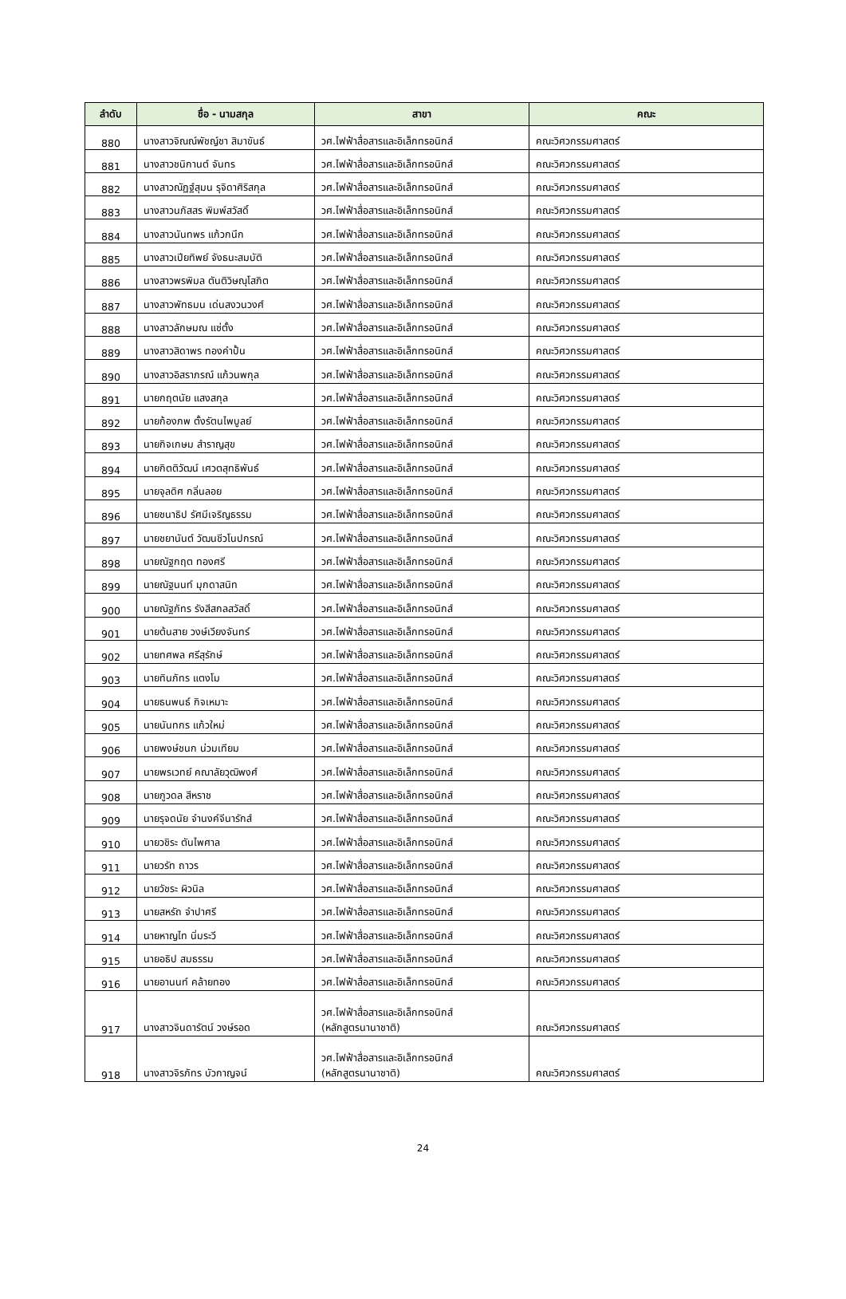| ลำดับ | ชื่อ - นามสกุล | สาขา | คณะ |
| --- | --- | --- | --- |
| 880 | นางสาวจิณณ์พัชญ์ชา สิมาขันธ์ | วศ.ไฟฟ้าสื่อสารและอิเล็กทรอนิกส์ | คณะวิศวกรรมศาสตร์ |
| 881 | นางสาวชนิกานต์ จันทร | วศ.ไฟฟ้าสื่อสารและอิเล็กทรอนิกส์ | คณะวิศวกรรมศาสตร์ |
| 882 | นางสาวณัฏฐ์สุมน รุจิดาศิริสกุล | วศ.ไฟฟ้าสื่อสารและอิเล็กทรอนิกส์ | คณะวิศวกรรมศาสตร์ |
| 883 | นางสาวนภัสสร พิมพ์สวัสดิ์ | วศ.ไฟฟ้าสื่อสารและอิเล็กทรอนิกส์ | คณะวิศวกรรมศาสตร์ |
| 884 | นางสาวนันทพร แก้วกนึก | วศ.ไฟฟ้าสื่อสารและอิเล็กทรอนิกส์ | คณะวิศวกรรมศาสตร์ |
| 885 | นางสาวเปียทิพย์ จังธนะสมบัติ | วศ.ไฟฟ้าสื่อสารและอิเล็กทรอนิกส์ | คณะวิศวกรรมศาสตร์ |
| 886 | นางสาวพรพิมล ตันติวิษณุโสภิต | วศ.ไฟฟ้าสื่อสารและอิเล็กทรอนิกส์ | คณะวิศวกรรมศาสตร์ |
| 887 | นางสาวพัทธมน เด่นสงวนวงศ์ | วศ.ไฟฟ้าสื่อสารและอิเล็กทรอนิกส์ | คณะวิศวกรรมศาสตร์ |
| 888 | นางสาวลักษมณ แซ่ตั้ง | วศ.ไฟฟ้าสื่อสารและอิเล็กทรอนิกส์ | คณะวิศวกรรมศาสตร์ |
| 889 | นางสาวสิดาพร ทองคำปั้น | วศ.ไฟฟ้าสื่อสารและอิเล็กทรอนิกส์ | คณะวิศวกรรมศาสตร์ |
| 890 | นางสาวอิสราภรณ์ แก้วนพกุล | วศ.ไฟฟ้าสื่อสารและอิเล็กทรอนิกส์ | คณะวิศวกรรมศาสตร์ |
| 891 | นายกฤตนัย แสงสกุล | วศ.ไฟฟ้าสื่อสารและอิเล็กทรอนิกส์ | คณะวิศวกรรมศาสตร์ |
| 892 | นายก้องภพ ตั้งรัตนไพบูลย์ | วศ.ไฟฟ้าสื่อสารและอิเล็กทรอนิกส์ | คณะวิศวกรรมศาสตร์ |
| 893 | นายกิจเกษม สำราญสุข | วศ.ไฟฟ้าสื่อสารและอิเล็กทรอนิกส์ | คณะวิศวกรรมศาสตร์ |
| 894 | นายกิตติวัฒน์ เศวตสุทธิพันธ์ | วศ.ไฟฟ้าสื่อสารและอิเล็กทรอนิกส์ | คณะวิศวกรรมศาสตร์ |
| 895 | นายจุลดิศ กลิ่นลอย | วศ.ไฟฟ้าสื่อสารและอิเล็กทรอนิกส์ | คณะวิศวกรรมศาสตร์ |
| 896 | นายชนาธิป รัศมีเจริญธรรม | วศ.ไฟฟ้าสื่อสารและอิเล็กทรอนิกส์ | คณะวิศวกรรมศาสตร์ |
| 897 | นายชยานันต์ วัฒนชีวโนปกรณ์ | วศ.ไฟฟ้าสื่อสารและอิเล็กทรอนิกส์ | คณะวิศวกรรมศาสตร์ |
| 898 | นายณัฐกฤต ทองศรี | วศ.ไฟฟ้าสื่อสารและอิเล็กทรอนิกส์ | คณะวิศวกรรมศาสตร์ |
| 899 | นายณัฐนนท์ มุกดาสนิท | วศ.ไฟฟ้าสื่อสารและอิเล็กทรอนิกส์ | คณะวิศวกรรมศาสตร์ |
| 900 | นายณัฐภัทร รังสีสกลสวัสดิ์ | วศ.ไฟฟ้าสื่อสารและอิเล็กทรอนิกส์ | คณะวิศวกรรมศาสตร์ |
| 901 | นายต้นสาย วงษ์เวียงจันทร์ | วศ.ไฟฟ้าสื่อสารและอิเล็กทรอนิกส์ | คณะวิศวกรรมศาสตร์ |
| 902 | นายทศพล ศรีสุรักษ์ | วศ.ไฟฟ้าสื่อสารและอิเล็กทรอนิกส์ | คณะวิศวกรรมศาสตร์ |
| 903 | นายทินภัทร แตงโม | วศ.ไฟฟ้าสื่อสารและอิเล็กทรอนิกส์ | คณะวิศวกรรมศาสตร์ |
| 904 | นายธนพนธ์ กิจเหมาะ | วศ.ไฟฟ้าสื่อสารและอิเล็กทรอนิกส์ | คณะวิศวกรรมศาสตร์ |
| 905 | นายนันทกร แก้วใหม่ | วศ.ไฟฟ้าสื่อสารและอิเล็กทรอนิกส์ | คณะวิศวกรรมศาสตร์ |
| 906 | นายพงษ์ชนก น่วมเทียม | วศ.ไฟฟ้าสื่อสารและอิเล็กทรอนิกส์ | คณะวิศวกรรมศาสตร์ |
| 907 | นายพรเวทย์ คณาลัยวุฒิพงศ์ | วศ.ไฟฟ้าสื่อสารและอิเล็กทรอนิกส์ | คณะวิศวกรรมศาสตร์ |
| 908 | นายภูวดล สีหราช | วศ.ไฟฟ้าสื่อสารและอิเล็กทรอนิกส์ | คณะวิศวกรรมศาสตร์ |
| 909 | นายรุจดนัย จำนงค์จีนารักส์ | วศ.ไฟฟ้าสื่อสารและอิเล็กทรอนิกส์ | คณะวิศวกรรมศาสตร์ |
| 910 | นายวชิระ ตันไพศาล | วศ.ไฟฟ้าสื่อสารและอิเล็กทรอนิกส์ | คณะวิศวกรรมศาสตร์ |
| 911 | นายวรัท ถาวร | วศ.ไฟฟ้าสื่อสารและอิเล็กทรอนิกส์ | คณะวิศวกรรมศาสตร์ |
| 912 | นายวัชระ ผิวนิล | วศ.ไฟฟ้าสื่อสารและอิเล็กทรอนิกส์ | คณะวิศวกรรมศาสตร์ |
| 913 | นายสหรัถ จำปาศรี | วศ.ไฟฟ้าสื่อสารและอิเล็กทรอนิกส์ | คณะวิศวกรรมศาสตร์ |
| 914 | นายหาญไท นิ่มระวี | วศ.ไฟฟ้าสื่อสารและอิเล็กทรอนิกส์ | คณะวิศวกรรมศาสตร์ |
| 915 | นายอธิป สมธรรม | วศ.ไฟฟ้าสื่อสารและอิเล็กทรอนิกส์ | คณะวิศวกรรมศาสตร์ |
| 916 | นายอานนท์ คล้ายทอง | วศ.ไฟฟ้าสื่อสารและอิเล็กทรอนิกส์ | คณะวิศวกรรมศาสตร์ |
| 917 | นางสาวจินดารัตน์ วงษ์รอด | วศ.ไฟฟ้าสื่อสารและอิเล็กทรอนิกส์ (หลักสูตรนานาชาติ) | คณะวิศวกรรมศาสตร์ |
| 918 | นางสาวจิรภัทร บัวกาญจน์ | วศ.ไฟฟ้าสื่อสารและอิเล็กทรอนิกส์ (หลักสูตรนานาชาติ) | คณะวิศวกรรมศาสตร์ |
24